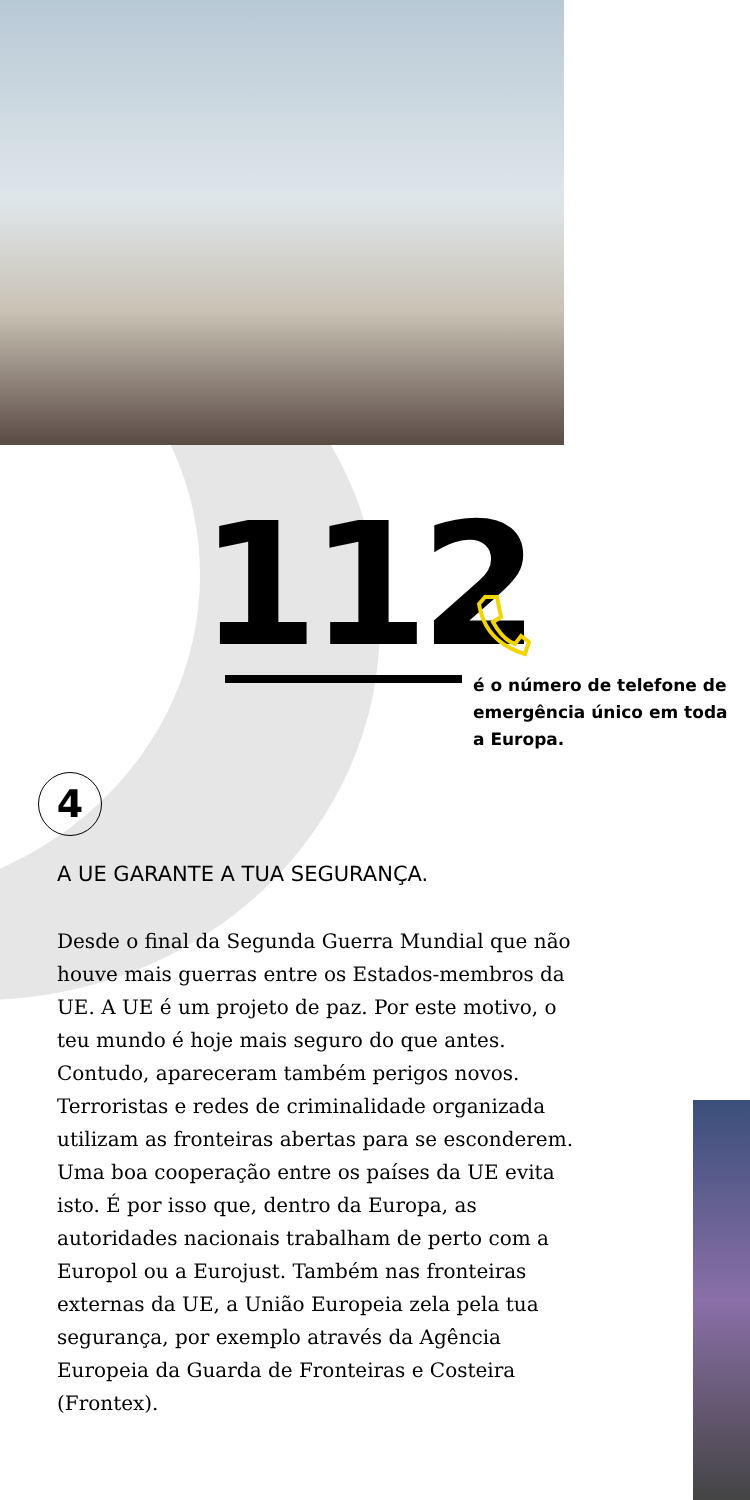112
é o número de telefone de emergência único em toda a Europa.
4
A UE GARANTE A TUA SEGURANÇA.
Desde o final da Segunda Guerra Mundial que não houve mais guerras entre os Estados-membros da UE. A UE é um projeto de paz. Por este motivo, o teu mundo é hoje mais seguro do que antes. Contudo, apareceram também perigos novos. Terroristas e redes de criminalidade organizada utilizam as fronteiras abertas para se esconderem. Uma boa cooperação entre os países da UE evita isto. É por isso que, dentro da Europa, as autoridades nacionais trabalham de perto com a Europol ou a Eurojust. Também nas fronteiras externas da UE, a União Europeia zela pela tua segurança, por exemplo através da Agência Europeia da Guarda de Fronteiras e Costeira (Frontex).